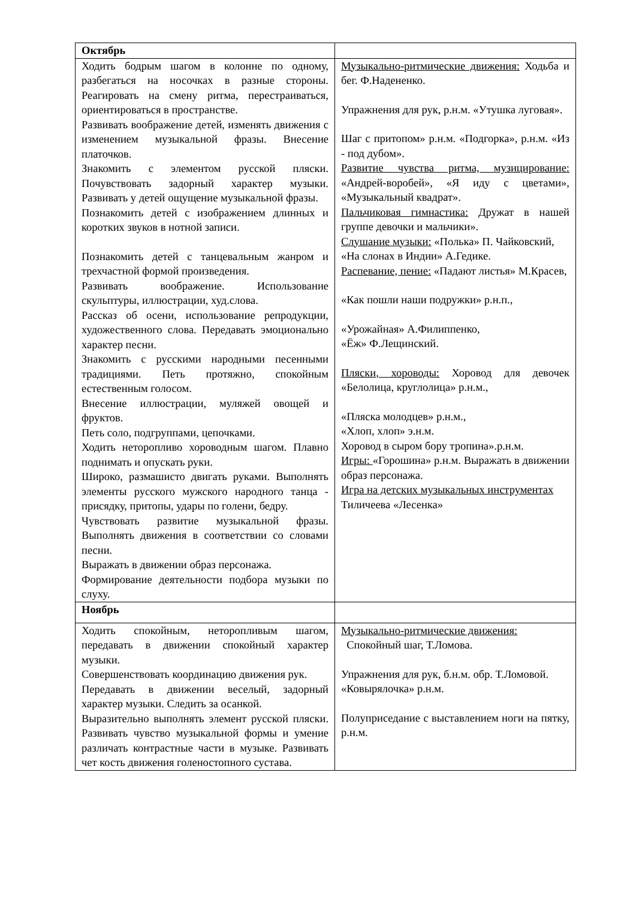| Октябрь | |
| Ходить бодрым шагом в колонне по одному, разбегаться на носочках в разные стороны. Реагировать на смену ритма, перестраиваться, ориентироваться в пространстве. Развивать воображение детей, изменять движения с изменением музыкальной фразы. Внесение платочков. Знакомить с элементом русской пляски. Почувствовать задорный характер музыки. Развивать у детей ощущение музыкальной фразы. Познакомить детей с изображением длинных и коротких звуков в нотной записи. Познакомить детей с танцевальным жанром и трехчастной формой произведения. Развивать воображение. Использование скульптуры, иллюстрации, худ.слова. Рассказ об осени, использование репродукции, художественного слова. Передавать эмоционально характер песни. Знакомить с русскими народными песенными традициями. Петь протяжно, спокойным естественным голосом. Внесение иллюстрации, муляжей овощей и фруктов. Петь соло, подгруппами, цепочками. Ходить неторопливо хороводным шагом. Плавно поднимать и опускать руки. Широко, размашисто двигать руками. Выполнять элементы русского мужского народного танца - присядку, притопы, удары по голени, бедру. Чувствовать развитие музыкальной фразы. Выполнять движения в соответствии со словами песни. Выражать в движении образ персонажа. Формирование деятельности подбора музыки по слуху. | Музыкально-ритмические движения: Ходьба и бег. Ф.Надененко. Упражнения для рук, р.н.м. «Утушка луговая». Шаг с притопом» р.н.м. «Подгорка», р.н.м. «Из - под дубом». Развитие чувства ритма, музицирование: «Андрей-воробей», «Я иду с цветами», «Музыкальный квадрат». Пальчиковая гимнастика: Дружат в нашей группе девочки и мальчики». Слушание музыки: «Полька» П. Чайковский, «На слонах в Индии» А.Гедике. Распевание, пение: «Падают листья» М.Красев, «Как пошли наши подружки» р.н.п., «Урожайная» А.Филиппенко, «Ёж» Ф.Лещинский. Пляски, хороводы: Хоровод для девочек «Белолица, круглолица» р.н.м., «Пляска молодцев» р.н.м., «Хлоп, хлоп» э.н.м. Хоровод в сыром бору тропина».р.н.м. Игры: «Горошина» р.н.м. Выражать в движении образ персонажа. Игра на детских музыкальных инструментах Тиличеева «Лесенка» |
| Ноябрь | |
| Ходить спокойным, неторопливым шагом, передавать в движении спокойный характер музыки. Совершенствовать координацию движения рук. Передавать в движении веселый, задорный характер музыки. Следить за осанкой. Выразительно выполнять элемент русской пляски. Развивать чувство музыкальной формы и умение различать контрастные части в музыке. Развивать чет кость движения голеностопного сустава. | Музыкально-ритмические движения: Спокойный шаг, Т.Ломова. Упражнения для рук, б.н.м. обр. Т.Ломовой. «Ковырялочка» р.н.м. Полуприседание с выставлением ноги на пятку, р.н.м. |